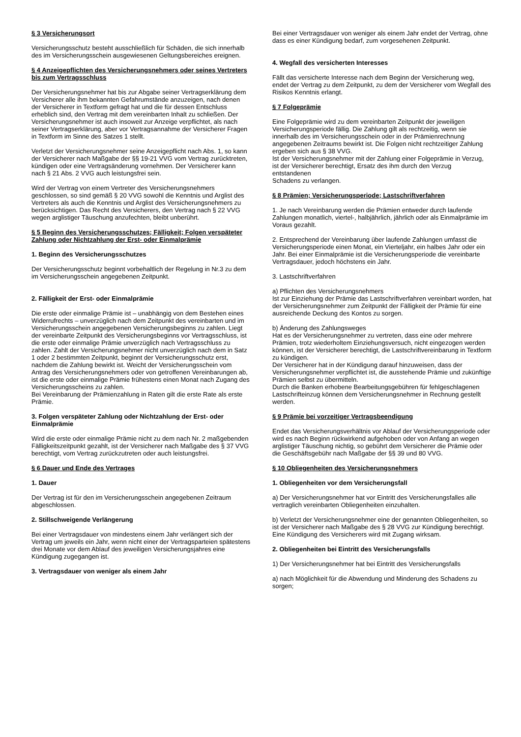§ 3 Versicherungsort
Versicherungsschutz besteht ausschließlich für Schäden, die sich innerhalb des im Versicherungsschein ausgewiesenen Geltungsbereiches ereignen.
§ 4 Anzeigepflichten des Versicherungsnehmers oder seines Vertreters bis zum Vertragsschluss
Der Versicherungsnehmer hat bis zur Abgabe seiner Vertragserklärung dem Versicherer alle ihm bekannten Gefahrumstände anzuzeigen, nach denen der Versicherer in Textform gefragt hat und die für dessen Entschluss erheblich sind, den Vertrag mit dem vereinbarten Inhalt zu schließen. Der Versicherungsnehmer ist auch insoweit zur Anzeige verpflichtet, als nach seiner Vertragserklärung, aber vor Vertragsannahme der Versicherer Fragen in Textform im Sinne des Satzes 1 stellt.
Verletzt der Versicherungsnehmer seine Anzeigepflicht nach Abs. 1, so kann der Versicherer nach Maßgabe der §§ 19-21 VVG vom Vertrag zurücktreten, kündigen oder eine Vertragsänderung vornehmen. Der Versicherer kann nach § 21 Abs. 2 VVG auch leistungsfrei sein.
Wird der Vertrag von einem Vertreter des Versicherungsnehmers geschlossen, so sind gemäß § 20 VVG sowohl die Kenntnis und Arglist des Vertreters als auch die Kenntnis und Arglist des Versicherungsnehmers zu berücksichtigen. Das Recht des Versicherers, den Vertrag nach § 22 VVG wegen arglistiger Täuschung anzufechten, bleibt unberührt.
§ 5 Beginn des Versicherungsschutzes; Fälligkeit; Folgen verspäteter Zahlung oder Nichtzahlung der Erst- oder Einmalprämie
1. Beginn des Versicherungsschutzes
Der Versicherungsschutz beginnt vorbehaltlich der Regelung in Nr.3 zu dem im Versicherungsschein angegebenen Zeitpunkt.
2. Fälligkeit der Erst- oder Einmalprämie
Die erste oder einmalige Prämie ist – unabhängig von dem Bestehen eines Widerrufrechts – unverzüglich nach dem Zeitpunkt des vereinbarten und im Versicherungsschein angegebenen Versicherungsbeginns zu zahlen. Liegt der vereinbarte Zeitpunkt des Versicherungsbeginns vor Vertragsschluss, ist die erste oder einmalige Prämie unverzüglich nach Vertragsschluss zu zahlen. Zahlt der Versicherungsnehmer nicht unverzüglich nach dem in Satz 1 oder 2 bestimmten Zeitpunkt, beginnt der Versicherungsschutz erst, nachdem die Zahlung bewirkt ist. Weicht der Versicherungsschein vom Antrag des Versicherungsnehmers oder von getroffenen Vereinbarungen ab, ist die erste oder einmalige Prämie frühestens einen Monat nach Zugang des Versicherungsscheins zu zahlen.
Bei Vereinbarung der Prämienzahlung in Raten gilt die erste Rate als erste Prämie.
3. Folgen verspäteter Zahlung oder Nichtzahlung der Erst- oder Einmalprämie
Wird die erste oder einmalige Prämie nicht zu dem nach Nr. 2 maßgebenden Fälligkeitszeitpunkt gezahlt, ist der Versicherer nach Maßgabe des § 37 VVG berechtigt, vom Vertrag zurückzutreten oder auch leistungsfrei.
§ 6 Dauer und Ende des Vertrages
1. Dauer
Der Vertrag ist für den im Versicherungsschein angegebenen Zeitraum abgeschlossen.
2. Stillschweigende Verlängerung
Bei einer Vertragsdauer von mindestens einem Jahr verlängert sich der Vertrag um jeweils ein Jahr, wenn nicht einer der Vertragsparteien spätestens drei Monate vor dem Ablauf des jeweiligen Versicherungsjahres eine Kündigung zugegangen ist.
3. Vertragsdauer von weniger als einem Jahr
Bei einer Vertragsdauer von weniger als einem Jahr endet der Vertrag, ohne dass es einer Kündigung bedarf, zum vorgesehenen Zeitpunkt.
4. Wegfall des versicherten Interesses
Fällt das versicherte Interesse nach dem Beginn der Versicherung weg, endet der Vertrag zu dem Zeitpunkt, zu dem der Versicherer vom Wegfall des Risikos Kenntnis erlangt.
§ 7 Folgeprämie
Eine Folgeprämie wird zu dem vereinbarten Zeitpunkt der jeweiligen Versicherungsperiode fällig. Die Zahlung gilt als rechtzeitig, wenn sie innerhalb des im Versicherungsschein oder in der Prämienrechnung angegebenen Zeitraums bewirkt ist. Die Folgen nicht rechtzeitiger Zahlung ergeben sich aus § 38 VVG.
Ist der Versicherungsnehmer mit der Zahlung einer Folgeprämie in Verzug, ist der Versicherer berechtigt, Ersatz des ihm durch den Verzug entstandenen
Schadens zu verlangen.
§ 8 Prämien; Versicherungsperiode; Lastschriftverfahren
1. Je nach Vereinbarung werden die Prämien entweder durch laufende Zahlungen monatlich, viertel-, halbjährlich, jährlich oder als Einmalprämie im Voraus gezahlt.
2. Entsprechend der Vereinbarung über laufende Zahlungen umfasst die Versicherungsperiode einen Monat, ein Vierteljahr, ein halbes Jahr oder ein Jahr. Bei einer Einmalprämie ist die Versicherungsperiode die vereinbarte Vertragsdauer, jedoch höchstens ein Jahr.
3. Lastschriftverfahren
a) Pflichten des Versicherungsnehmers
Ist zur Einziehung der Prämie das Lastschriftverfahren vereinbart worden, hat der Versicherungsnehmer zum Zeitpunkt der Fälligkeit der Prämie für eine ausreichende Deckung des Kontos zu sorgen.
b) Änderung des Zahlungsweges
Hat es der Versicherungsnehmer zu vertreten, dass eine oder mehrere Prämien, trotz wiederholtem Einziehungsversuch, nicht eingezogen werden können, ist der Versicherer berechtigt, die Lastschriftvereinbarung in Textform zu kündigen.
Der Versicherer hat in der Kündigung darauf hinzuweisen, dass der Versicherungsnehmer verpflichtet ist, die ausstehende Prämie und zukünftige Prämien selbst zu übermitteln.
Durch die Banken erhobene Bearbeitungsgebühren für fehlgeschlagenen Lastschrifteinzug können dem Versicherungsnehmer in Rechnung gestellt werden.
§ 9 Prämie bei vorzeitiger Vertragsbeendigung
Endet das Versicherungsverhältnis vor Ablauf der Versicherungsperiode oder wird es nach Beginn rückwirkend aufgehoben oder von Anfang an wegen arglistiger Täuschung nichtig, so gebührt dem Versicherer die Prämie oder die Geschäftsgebühr nach Maßgabe der §§ 39 und 80 VVG.
§ 10 Obliegenheiten des Versicherungsnehmers
1. Obliegenheiten vor dem Versicherungsfall
a) Der Versicherungsnehmer hat vor Eintritt des Versicherungsfalles alle vertraglich vereinbarten Obliegenheiten einzuhalten.
b) Verletzt der Versicherungsnehmer eine der genannten Obliegenheiten, so ist der Versicherer nach Maßgabe des § 28 VVG zur Kündigung berechtigt. Eine Kündigung des Versicherers wird mit Zugang wirksam.
2. Obliegenheiten bei Eintritt des Versicherungsfalls
1) Der Versicherungsnehmer hat bei Eintritt des Versicherungsfalls
a) nach Möglichkeit für die Abwendung und Minderung des Schadens zu sorgen;